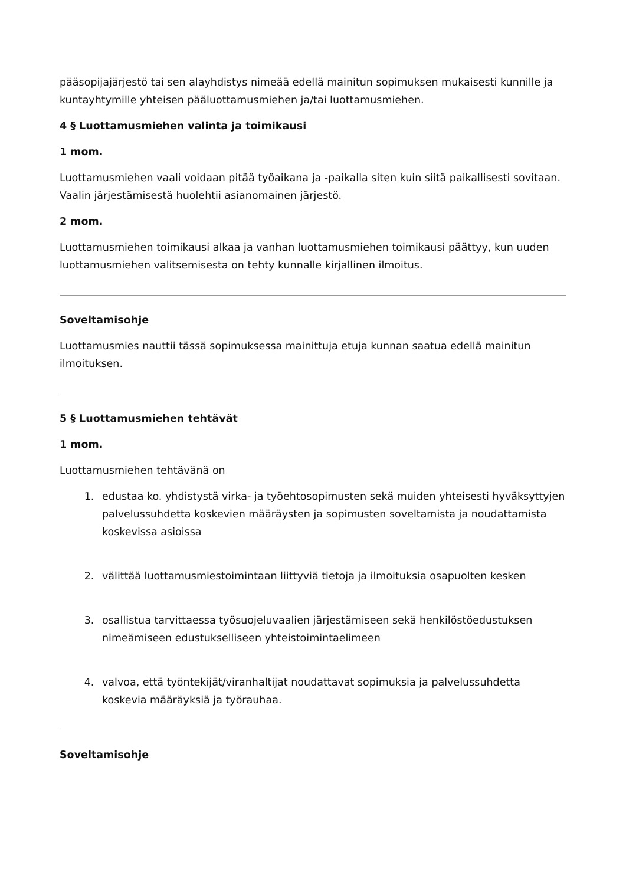pääsopijajärjestö tai sen alayhdistys nimeää edellä mainitun sopimuksen mukaisesti kunnille ja kuntayhtymille yhteisen pääluottamusmiehen ja/tai luottamusmiehen.
4 § Luottamusmiehen valinta ja toimikausi
1 mom.
Luottamusmiehen vaali voidaan pitää työaikana ja -paikalla siten kuin siitä paikallisesti sovitaan. Vaalin järjestämisestä huolehtii asianomainen järjestö.
2 mom.
Luottamusmiehen toimikausi alkaa ja vanhan luottamusmiehen toimikausi päättyy, kun uuden luottamusmiehen valitsemisesta on tehty kunnalle kirjallinen ilmoitus.
Soveltamisohje
Luottamusmies nauttii tässä sopimuksessa mainittuja etuja kunnan saatua edellä mainitun ilmoituksen.
5 § Luottamusmiehen tehtävät
1 mom.
Luottamusmiehen tehtävänä on
1. edustaa ko. yhdistystä virka- ja työehtosopimusten sekä muiden yhteisesti hyväksyttyjen palvelussuhdetta koskevien määräysten ja sopimusten soveltamista ja noudattamista koskevissa asioissa
2. välittää luottamusmiestoimintaan liittyviä tietoja ja ilmoituksia osapuolten kesken
3. osallistua tarvittaessa työsuojeluvaalien järjestämiseen sekä henkilöstöedustuksen nimeämiseen edustukselliseen yhteistoimintaelimeen
4. valvoa, että työntekijät/viranhaltijat noudattavat sopimuksia ja palvelussuhdetta koskevia määräyksiä ja työrauhaa.
Soveltamisohje